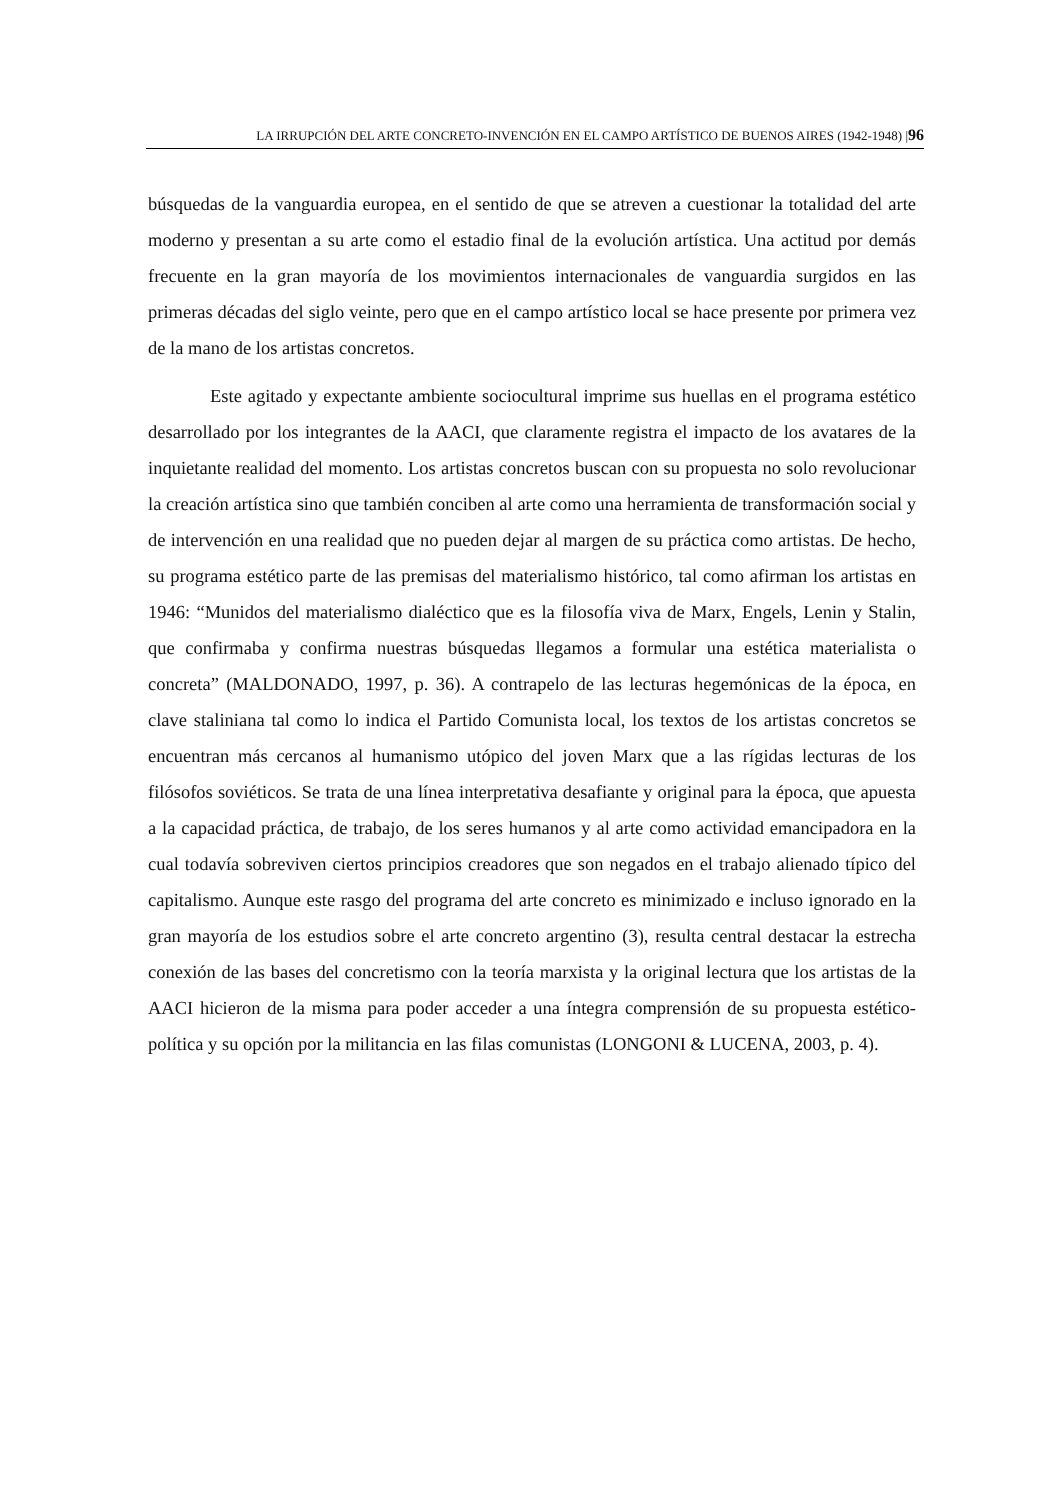LA IRRUPCIÓN DEL ARTE CONCRETO-INVENCIÓN EN EL CAMPO ARTÍSTICO DE BUENOS AIRES (1942-1948) |96
búsquedas de la vanguardia europea, en el sentido de que se atreven a cuestionar la totalidad del arte moderno y presentan a su arte como el estadio final de la evolución artística. Una actitud por demás frecuente en la gran mayoría de los movimientos internacionales de vanguardia surgidos en las primeras décadas del siglo veinte, pero que en el campo artístico local se hace presente por primera vez de la mano de los artistas concretos.
Este agitado y expectante ambiente sociocultural imprime sus huellas en el programa estético desarrollado por los integrantes de la AACI, que claramente registra el impacto de los avatares de la inquietante realidad del momento. Los artistas concretos buscan con su propuesta no solo revolucionar la creación artística sino que también conciben al arte como una herramienta de transformación social y de intervención en una realidad que no pueden dejar al margen de su práctica como artistas. De hecho, su programa estético parte de las premisas del materialismo histórico, tal como afirman los artistas en 1946: “Munidos del materialismo dialéctico que es la filosofía viva de Marx, Engels, Lenin y Stalin, que confirmaba y confirma nuestras búsquedas llegamos a formular una estética materialista o concreta” (MALDONADO, 1997, p. 36). A contrapelo de las lecturas hegemónicas de la época, en clave staliniana tal como lo indica el Partido Comunista local, los textos de los artistas concretos se encuentran más cercanos al humanismo utópico del joven Marx que a las rígidas lecturas de los filósofos soviéticos. Se trata de una línea interpretativa desafiante y original para la época, que apuesta a la capacidad práctica, de trabajo, de los seres humanos y al arte como actividad emancipadora en la cual todavía sobreviven ciertos principios creadores que son negados en el trabajo alienado típico del capitalismo. Aunque este rasgo del programa del arte concreto es minimizado e incluso ignorado en la gran mayoría de los estudios sobre el arte concreto argentino (3), resulta central destacar la estrecha conexión de las bases del concretismo con la teoría marxista y la original lectura que los artistas de la AACI hicieron de la misma para poder acceder a una íntegra comprensión de su propuesta estético-política y su opción por la militancia en las filas comunistas (LONGONI & LUCENA, 2003, p. 4).